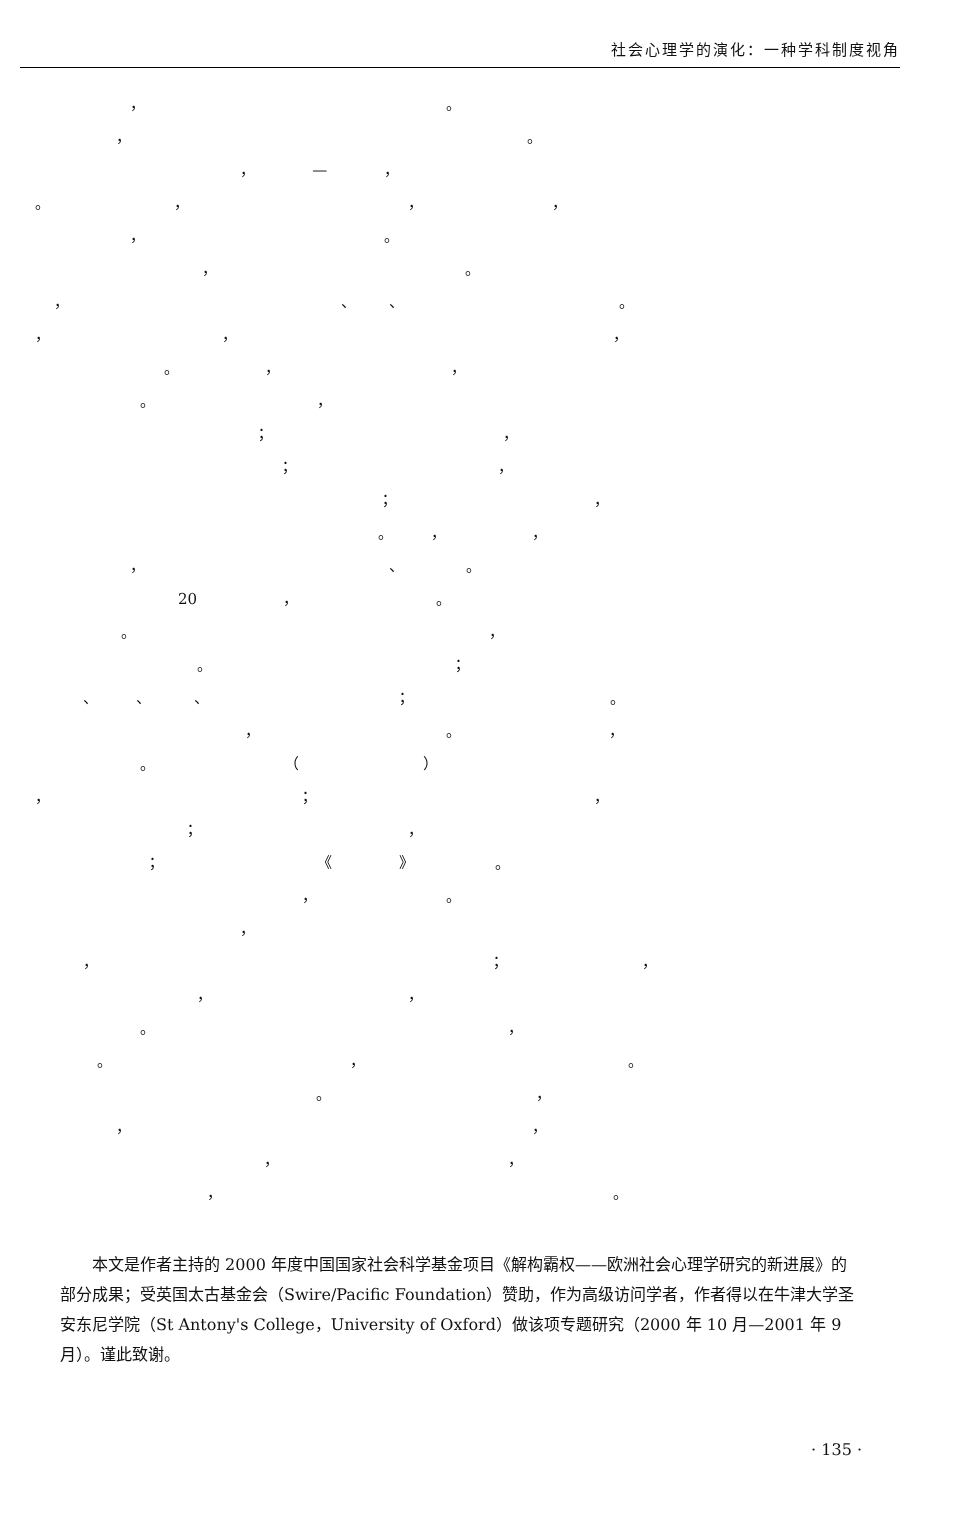社会心理学的演化：一种学科制度视角
， 。
， 。
， — ，
。 ， ， ，
， 。
， 。
， 、 、 。
， ， ，
。 ， ，
。 ，
； ，
； ，
； ，
。 ， ，
， 、 。
20 ， 。
。 ，
。 ；
、 、 、 ； 。
， 。 ，
。 （ ）
， ； ，
； ，
； 《 》 。
， 。
，
， ； ，
， ，
。 ，
。 ， 。
。 ，
， ，
， ，
， 。
本文是作者主持的 2000 年度中国国家社会科学基金项目《解构霸权——欧洲社会心理学研究的新进展》的部分成果；受英国太古基金会（Swire/Pacific Foundation）赞助，作为高级访问学者，作者得以在牛津大学圣安东尼学院（St Antony's College，University of Oxford）做该项专题研究（2000 年 10 月—2001 年 9 月）。谨此致谢。
· 135 ·